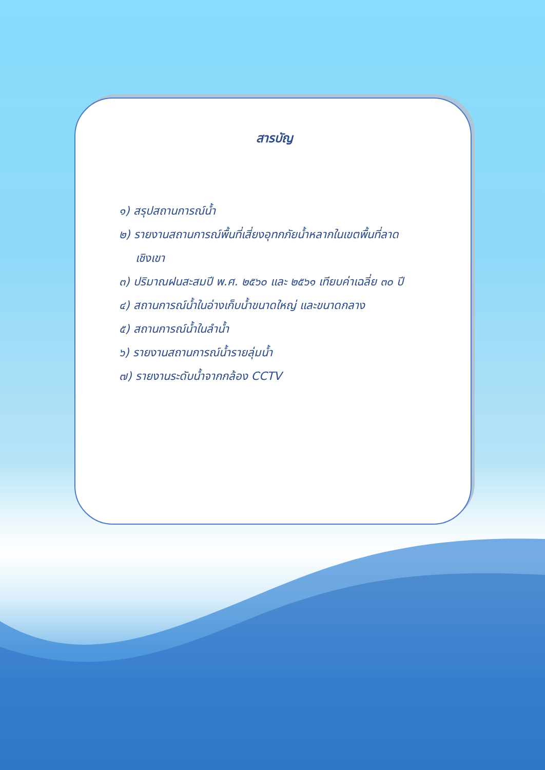สารบัญ
๑) สรุปสถานการณ์น้ำ
๒) รายงานสถานการณ์พื้นที่เสี่ยงอุทกภัยน้ำหลากในเขตพื้นที่ลาด
เชิงเขา
๓) ปริมาณฝนสะสมปี พ.ศ. ๒๕๖๐ และ ๒๕๖๑ เทียบค่าเฉลี่ย ๓๐ ปี
๔) สถานการณ์น้ำในอ่างเก็บน้ำขนาดใหญ่ และขนาดกลาง
๕) สถานการณ์น้ำในลำน้ำ
๖) รายงานสถานการณ์น้ำรายลุ่มน้ำ
๗) รายงานระดับน้ำจากกล้อง CCTV